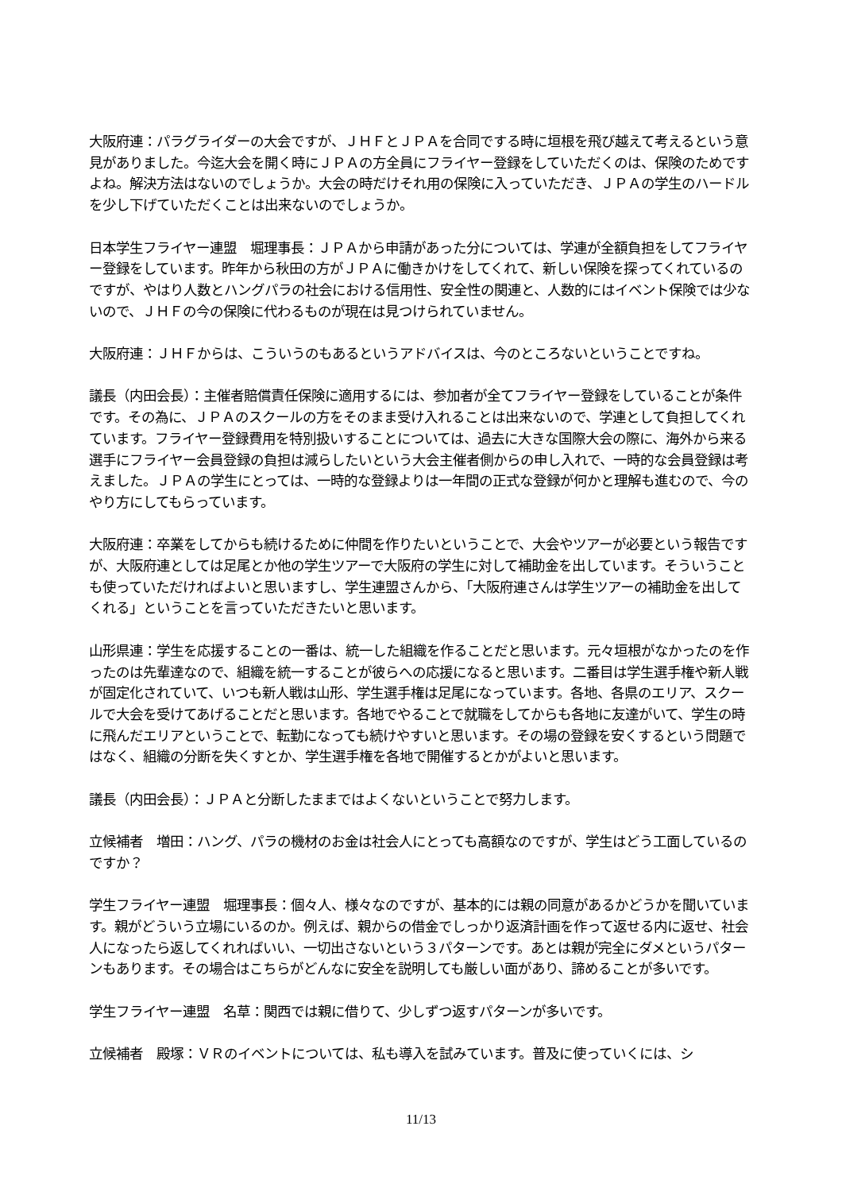大阪府連：パラグライダーの大会ですが、ＪＨＦとＪＰＡを合同でする時に垣根を飛び越えて考えるという意見がありました。今迄大会を開く時にＪＰＡの方全員にフライヤー登録をしていただくのは、保険のためですよね。解決方法はないのでしょうか。大会の時だけそれ用の保険に入っていただき、ＪＰＡの学生のハードルを少し下げていただくことは出来ないのでしょうか。
日本学生フライヤー連盟　堀理事長：ＪＰＡから申請があった分については、学連が全額負担をしてフライヤー登録をしています。昨年から秋田の方がＪＰＡに働きかけをしてくれて、新しい保険を探ってくれているのですが、やはり人数とハングパラの社会における信用性、安全性の関連と、人数的にはイベント保険では少ないので、ＪＨＦの今の保険に代わるものが現在は見つけられていません。
大阪府連：ＪＨＦからは、こういうのもあるというアドバイスは、今のところないということですね。
議長（内田会長）：主催者賠償責任保険に適用するには、参加者が全てフライヤー登録をしていることが条件です。その為に、ＪＰＡのスクールの方をそのまま受け入れることは出来ないので、学連として負担してくれています。フライヤー登録費用を特別扱いすることについては、過去に大きな国際大会の際に、海外から来る選手にフライヤー会員登録の負担は減らしたいという大会主催者側からの申し入れで、一時的な会員登録は考えました。ＪＰＡの学生にとっては、一時的な登録よりは一年間の正式な登録が何かと理解も進むので、今のやり方にしてもらっています。
大阪府連：卒業をしてからも続けるために仲間を作りたいということで、大会やツアーが必要という報告ですが、大阪府連としては足尾とか他の学生ツアーで大阪府の学生に対して補助金を出しています。そういうことも使っていただければよいと思いますし、学生連盟さんから、「大阪府連さんは学生ツアーの補助金を出してくれる」ということを言っていただきたいと思います。
山形県連：学生を応援することの一番は、統一した組織を作ることだと思います。元々垣根がなかったのを作ったのは先輩達なので、組織を統一することが彼らへの応援になると思います。二番目は学生選手権や新人戦が固定化されていて、いつも新人戦は山形、学生選手権は足尾になっています。各地、各県のエリア、スクールで大会を受けてあげることだと思います。各地でやることで就職をしてからも各地に友達がいて、学生の時に飛んだエリアということで、転勤になっても続けやすいと思います。その場の登録を安くするという問題ではなく、組織の分断を失くすとか、学生選手権を各地で開催するとかがよいと思います。
議長（内田会長）：ＪＰＡと分断したままではよくないということで努力します。
立候補者　増田：ハング、パラの機材のお金は社会人にとっても高額なのですが、学生はどう工面しているのですか？
学生フライヤー連盟　堀理事長：個々人、様々なのですが、基本的には親の同意があるかどうかを聞いています。親がどういう立場にいるのか。例えば、親からの借金でしっかり返済計画を作って返せる内に返せ、社会人になったら返してくれればいい、一切出さないという３パターンです。あとは親が完全にダメというパターンもあります。その場合はこちらがどんなに安全を説明しても厳しい面があり、諦めることが多いです。
学生フライヤー連盟　名草：関西では親に借りて、少しずつ返すパターンが多いです。
立候補者　殿塚：ＶＲのイベントについては、私も導入を試みています。普及に使っていくには、シ
11/13